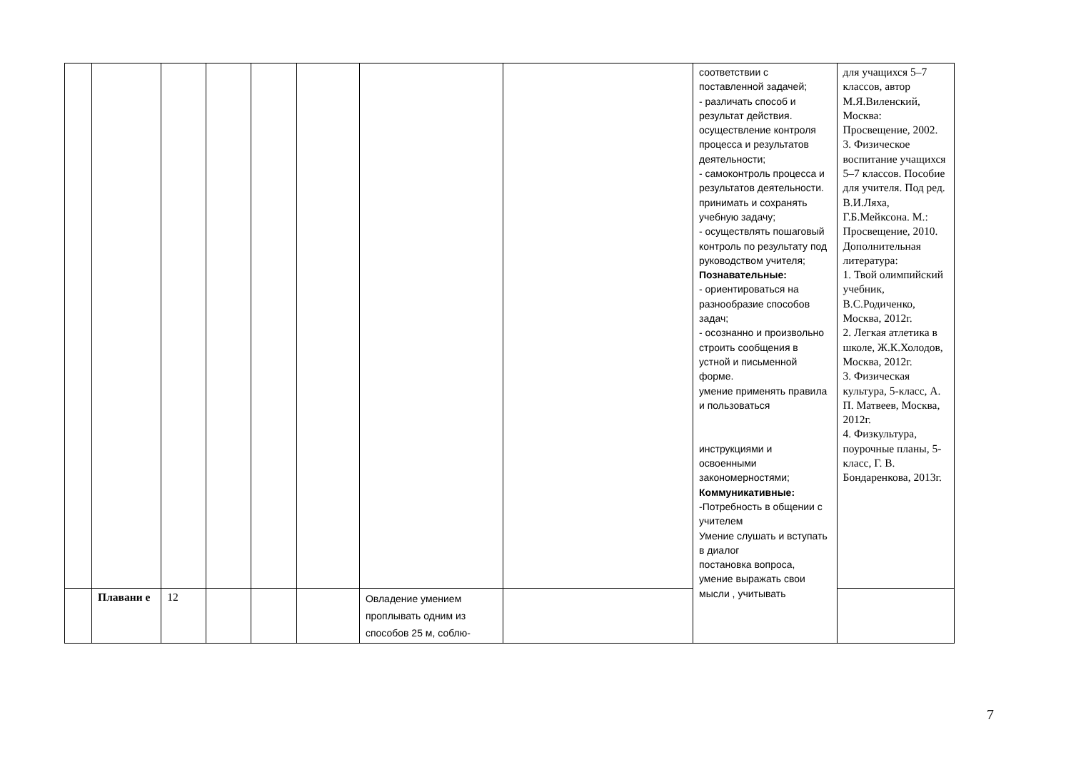| | | | | | | | | соответствии с поставленной задачей; - различать способ и результат действия. осуществление контроля процесса и результатов деятельности; - самоконтроль процесса и результатов деятельности. принимать и сохранять учебную задачу; - осуществлять пошаговый контроль по результату под руководством учителя; Познавательные: - ориентироваться на разнообразие способов задач; - осознанно и произвольно строить сообщения в устной и письменной форме. умение применять правила и пользоваться инструкциями и освоенными закономерностями; Коммуникативные: -Потребность в общении с учителем Умение слушать и вступать в диалог постановка вопроса, умение выражать свои мысли , учитывать | для учащихся 5–7 классов, автор М.Я.Виленский, Москва: Просвещение, 2002. 3. Физическое воспитание учащихся 5–7 классов. Пособие для учителя. Под ред. В.И.Ляха, Г.Б.Мейксона. М.: Просвещение, 2010. Дополнительная литература: 1. Твой олимпийский учебник, В.С.Родиченко, Москва, 2012г. 2. Легкая атлетика в школе, Ж.К.Холодов, Москва, 2012г. 3. Физическая культура, 5-класс, А. П. Матвеев, Москва, 2012г. 4. Физкультура, поурочные планы, 5-класс, Г. В. Бондаренкова, 2013г. |
| | Плавани е | 12 | | | | Овладение умением проплывать одним из способов 25 м, соблю- | | | |
7